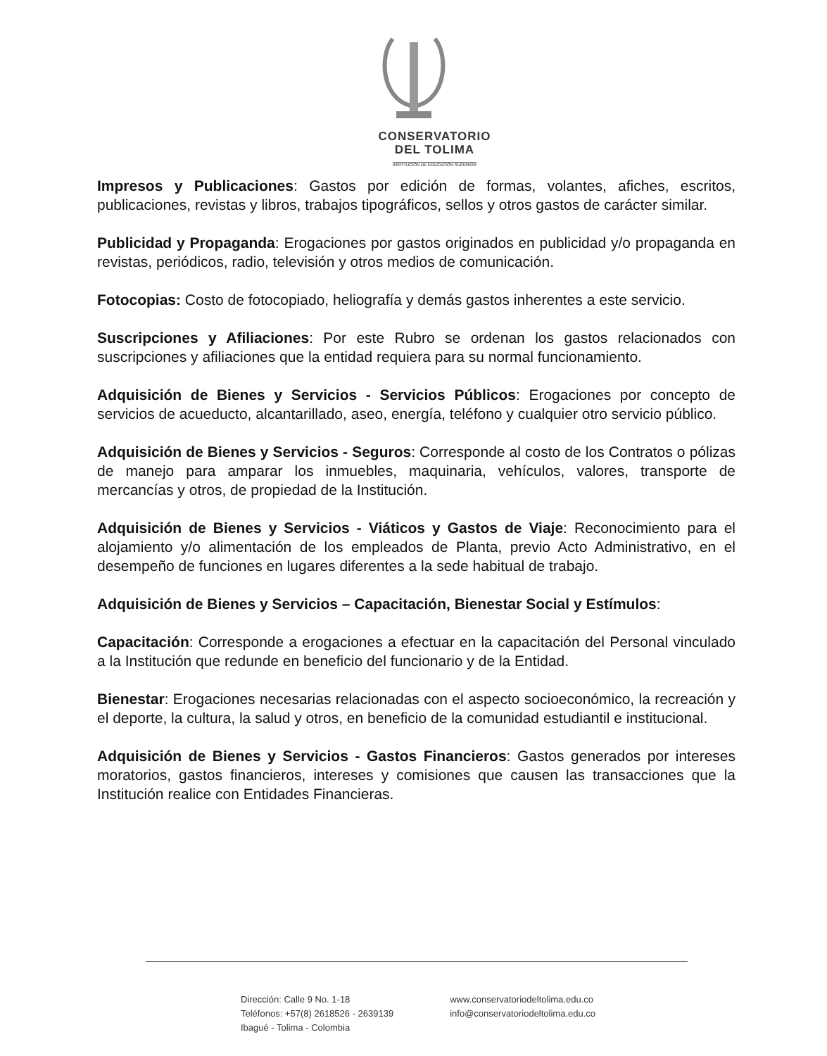CONSERVATORIO
DEL TOLIMA
INSTITUCIÓN DE EDUCACIÓN SUPERIOR
Impresos y Publicaciones: Gastos por edición de formas, volantes, afiches, escritos, publicaciones, revistas y libros, trabajos tipográficos, sellos y otros gastos de carácter similar.
Publicidad y Propaganda: Erogaciones por gastos originados en publicidad y/o propaganda en revistas, periódicos, radio, televisión y otros medios de comunicación.
Fotocopias: Costo de fotocopiado, heliografía y demás gastos inherentes a este servicio.
Suscripciones y Afiliaciones: Por este Rubro se ordenan los gastos relacionados con suscripciones y afiliaciones que la entidad requiera para su normal funcionamiento.
Adquisición de Bienes y Servicios - Servicios Públicos: Erogaciones por concepto de servicios de acueducto, alcantarillado, aseo, energía, teléfono y cualquier otro servicio público.
Adquisición de Bienes y Servicios - Seguros: Corresponde al costo de los Contratos o pólizas de manejo para amparar los inmuebles, maquinaria, vehículos, valores, transporte de mercancías y otros, de propiedad de la Institución.
Adquisición de Bienes y Servicios - Viáticos y Gastos de Viaje: Reconocimiento para el alojamiento y/o alimentación de los empleados de Planta, previo Acto Administrativo, en el desempeño de funciones en lugares diferentes a la sede habitual de trabajo.
Adquisición de Bienes y Servicios – Capacitación, Bienestar Social y Estímulos:
Capacitación: Corresponde a erogaciones a efectuar en la capacitación del Personal vinculado a la Institución que redunde en beneficio del funcionario y de la Entidad.
Bienestar: Erogaciones necesarias relacionadas con el aspecto socioeconómico, la recreación y el deporte, la cultura, la salud y otros, en beneficio de la comunidad estudiantil e institucional.
Adquisición de Bienes y Servicios - Gastos Financieros: Gastos generados por intereses moratorios, gastos financieros, intereses y comisiones que causen las transacciones que la Institución realice con Entidades Financieras.
Dirección: Calle 9 No. 1-18
Teléfonos: +57(8) 2618526 - 2639139
Ibagué - Tolima - Colombia
www.conservatoriodeltolima.edu.co
info@conservatoriodeltolima.edu.co